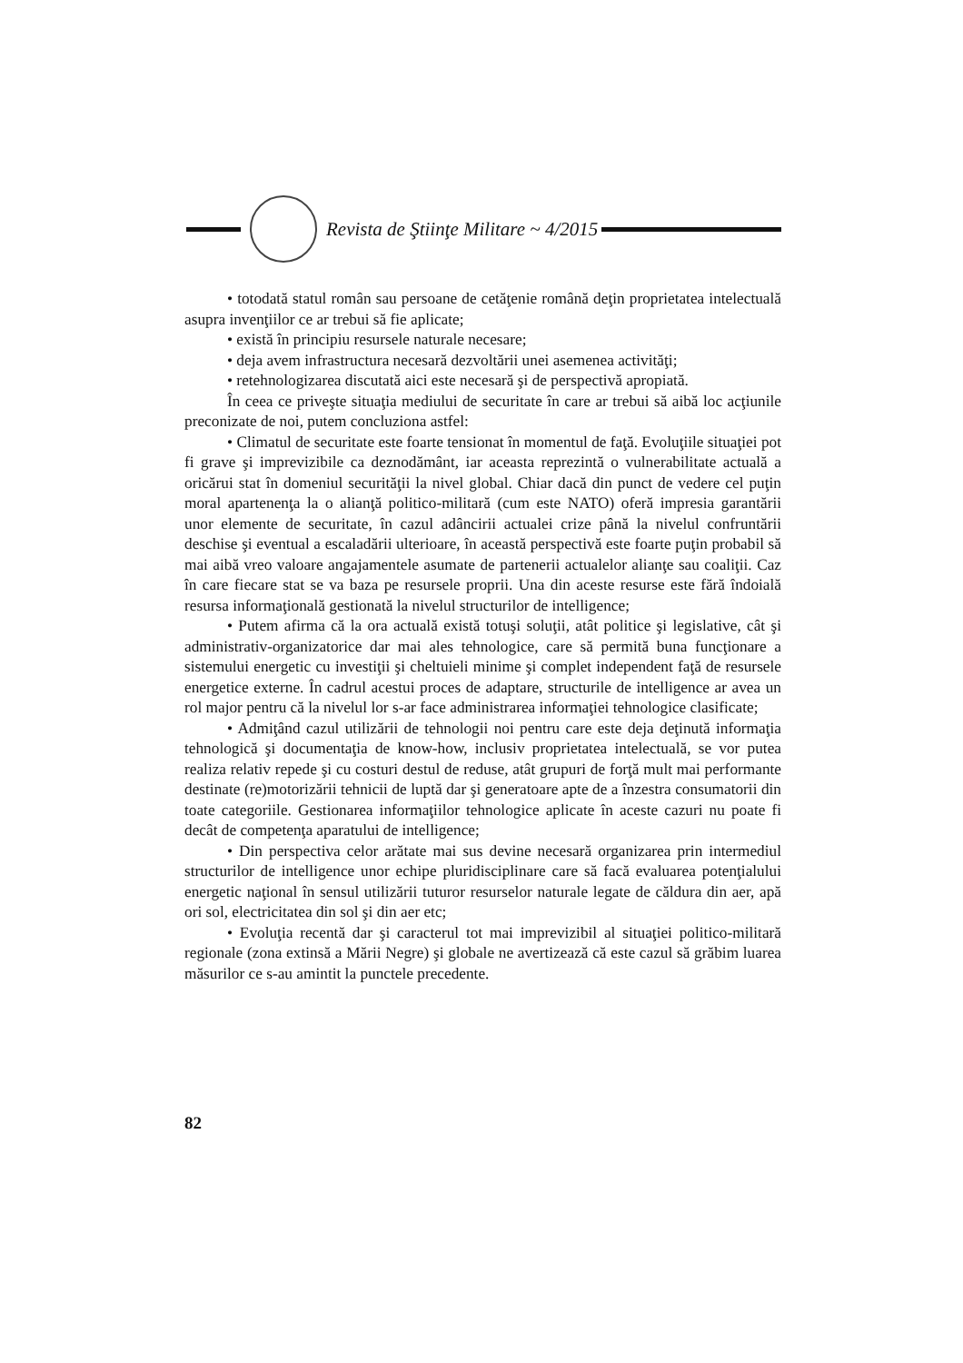Revista de Ştiinţe Militare ~ 4/2015
• totodată statul român sau persoane de cetăţenie română deţin proprietatea intelectuală asupra invenţiilor ce ar trebui să fie aplicate;
• există în principiu resursele naturale necesare;
• deja avem infrastructura necesară dezvoltării unei asemenea activităţi;
• retehnologizarea discutată aici este necesară şi de perspectivă apropiată.
În ceea ce priveşte situaţia mediului de securitate în care ar trebui să aibă loc acţiunile preconizate de noi, putem concluziona astfel:
• Climatul de securitate este foarte tensionat în momentul de faţă. Evoluţiile situaţiei pot fi grave şi imprevizibile ca deznodământ, iar aceasta reprezintă o vulnerabilitate actuală a oricărui stat în domeniul securităţii la nivel global. Chiar dacă din punct de vedere cel puţin moral apartenenţa la o alianţă politico-militară (cum este NATO) oferă impresia garantării unor elemente de securitate, în cazul adâncirii actualei crize până la nivelul confruntării deschise şi eventual a escaladării ulterioare, în această perspectivă este foarte puţin probabil să mai aibă vreo valoare angajamentele asumate de partenerii actualelor alianţe sau coaliţii. Caz în care fiecare stat se va baza pe resursele proprii. Una din aceste resurse este fără îndoială resursa informaţională gestionată la nivelul structurilor de intelligence;
• Putem afirma că la ora actuală există totuşi soluţii, atât politice şi legislative, cât şi administrativ-organizatorice dar mai ales tehnologice, care să permită buna funcţionare a sistemului energetic cu investiţii şi cheltuieli minime şi complet independent faţă de resursele energetice externe. În cadrul acestui proces de adaptare, structurile de intelligence ar avea un rol major pentru că la nivelul lor s-ar face administrarea informaţiei tehnologice clasificate;
• Admiţând cazul utilizării de tehnologii noi pentru care este deja deţinută informaţia tehnologică şi documentaţia de know-how, inclusiv proprietatea intelectuală, se vor putea realiza relativ repede şi cu costuri destul de reduse, atât grupuri de forţă mult mai performante destinate (re)motorizării tehnicii de luptă dar şi generatoare apte de a înzestra consumatorii din toate categoriile. Gestionarea informaţiilor tehnologice aplicate în aceste cazuri nu poate fi decât de competenţa aparatului de intelligence;
• Din perspectiva celor arătate mai sus devine necesară organizarea prin intermediul structurilor de intelligence unor echipe pluridisciplinare care să facă evaluarea potenţialului energetic naţional în sensul utilizării tuturor resurselor naturale legate de căldura din aer, apă ori sol, electricitatea din sol şi din aer etc;
• Evoluţia recentă dar şi caracterul tot mai imprevizibil al situaţiei politico-militară regionale (zona extinsă a Mării Negre) şi globale ne avertizează că este cazul să grăbim luarea măsurilor ce s-au amintit la punctele precedente.
82